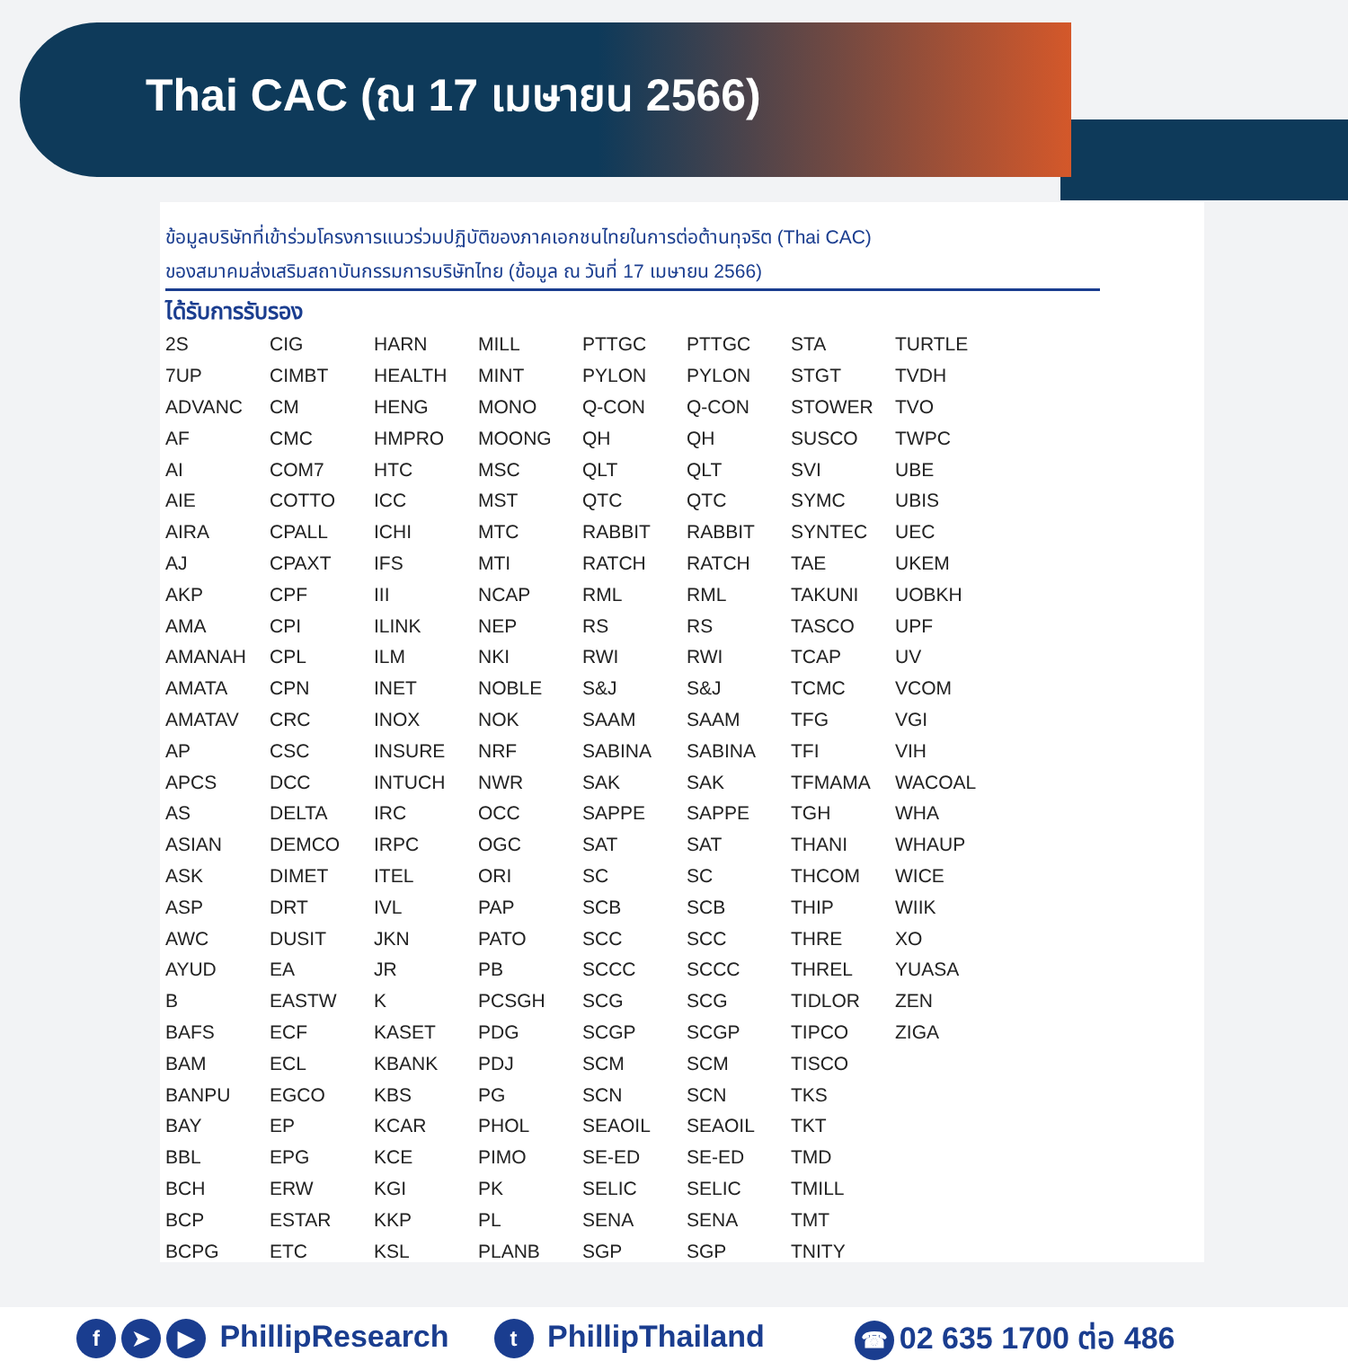Thai CAC (ณ 17 เมษายน 2566)
ข้อมูลบริษัทที่เข้าร่วมโครงการแนวร่วมปฏิบัติของภาคเอกชนไทยในการต่อต้านทุจริต (Thai CAC)
ของสมาคมส่งเสริมสถาบันกรรมการบริษัทไทย (ข้อมูล ณ วันที่ 17 เมษายน 2566)
ได้รับการรับรอง
| 2S | CIG | HARN | MILL | PTTGC | PTTGC | STA | TURTLE |
| 7UP | CIMBT | HEALTH | MINT | PYLON | PYLON | STGT | TVDH |
| ADVANC | CM | HENG | MONO | Q-CON | Q-CON | STOWER | TVO |
| AF | CMC | HMPRO | MOONG | QH | QH | SUSCO | TWPC |
| AI | COM7 | HTC | MSC | QLT | QLT | SVI | UBE |
| AIE | COTTO | ICC | MST | QTC | QTC | SYMC | UBIS |
| AIRA | CPALL | ICHI | MTC | RABBIT | RABBIT | SYNTEC | UEC |
| AJ | CPAXT | IFS | MTI | RATCH | RATCH | TAE | UKEM |
| AKP | CPF | III | NCAP | RML | RML | TAKUNI | UOBKH |
| AMA | CPI | ILINK | NEP | RS | RS | TASCO | UPF |
| AMANAH | CPL | ILM | NKI | RWI | RWI | TCAP | UV |
| AMATA | CPN | INET | NOBLE | S&J | S&J | TCMC | VCOM |
| AMATAV | CRC | INOX | NOK | SAAM | SAAM | TFG | VGI |
| AP | CSC | INSURE | NRF | SABINA | SABINA | TFI | VIH |
| APCS | DCC | INTUCH | NWR | SAK | SAK | TFMAMA | WACOAL |
| AS | DELTA | IRC | OCC | SAPPE | SAPPE | TGH | WHA |
| ASIAN | DEMCO | IRPC | OGC | SAT | SAT | THANI | WHAUP |
| ASK | DIMET | ITEL | ORI | SC | SC | THCOM | WICE |
| ASP | DRT | IVL | PAP | SCB | SCB | THIP | WIIK |
| AWC | DUSIT | JKN | PATO | SCC | SCC | THRE | XO |
| AYUD | EA | JR | PB | SCCC | SCCC | THREL | YUASA |
| B | EASTW | K | PCSGH | SCG | SCG | TIDLOR | ZEN |
| BAFS | ECF | KASET | PDG | SCGP | SCGP | TIPCO | ZIGA |
| BAM | ECL | KBANK | PDJ | SCM | SCM | TISCO | |
| BANPU | EGCO | KBS | PG | SCN | SCN | TKS | |
| BAY | EP | KCAR | PHOL | SEAOIL | SEAOIL | TKT | |
| BBL | EPG | KCE | PIMO | SE-ED | SE-ED | TMD | |
| BCH | ERW | KGI | PK | SELIC | SELIC | TMILL | |
| BCP | ESTAR | KKP | PL | SENA | SENA | TMT | |
| BCPG | ETC | KSL | PLANB | SGP | SGP | TNITY | |
f ➤ ▶ PhillipResearch t PhillipThailand ☎ 02 635 1700 ต่อ 486